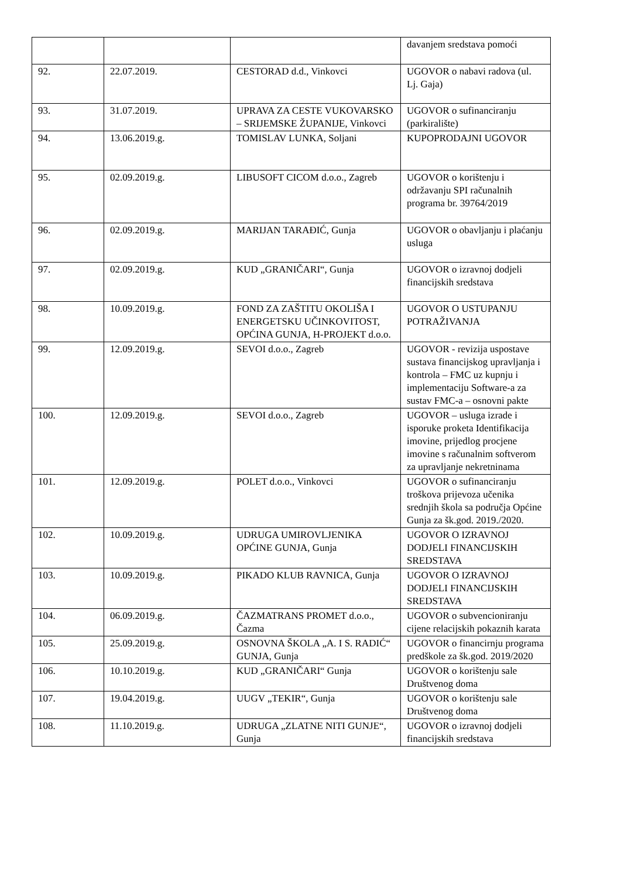| | | | davanjem sredstava pomoći |
| 92. | 22.07.2019. | CESTORAD d.d., Vinkovci | UGOVOR o nabavi radova (ul. Lj. Gaja) |
| 93. | 31.07.2019. | UPRAVA ZA CESTE VUKOVARSKO – SRIJEMSKE ŽUPANIJE, Vinkovci | UGOVOR o sufinanciranju (parkiralište) |
| 94. | 13.06.2019.g. | TOMISLAV LUNKA, Soljani | KUPOPRODAJNI UGOVOR |
| 95. | 02.09.2019.g. | LIBUSOFT CICOM d.o.o., Zagreb | UGOVOR o korištenju i održavanju SPI računalnih programa br. 39764/2019 |
| 96. | 02.09.2019.g. | MARIJAN TARAĐIĆ, Gunja | UGOVOR o obavljanju i plaćanju usluga |
| 97. | 02.09.2019.g. | KUD „GRANIČARI“, Gunja | UGOVOR o izravnoj dodjeli financijskih sredstava |
| 98. | 10.09.2019.g. | FOND ZA ZAŠTITU OKOLIŠA I ENERGETSKU UČINKOVITOST, OPĆINA GUNJA, H-PROJEKT d.o.o. | UGOVOR O USTUPANJU POTRAŽIVANJA |
| 99. | 12.09.2019.g. | SEVOI d.o.o., Zagreb | UGOVOR - revizija uspostave sustava financijskog upravljanja i kontrola – FMC uz kupnju i implementaciju Software-a za sustav FMC-a – osnovni pakte |
| 100. | 12.09.2019.g. | SEVOI d.o.o., Zagreb | UGOVOR – usluga izrade i isporuke proketa Identifikacija imovine, prijedlog procjene imovine s računalnim softverom za upravljanje nekretninama |
| 101. | 12.09.2019.g. | POLET d.o.o., Vinkovci | UGOVOR o sufinanciranju troškova prijevoza učenika srednjih škola sa područja Općine Gunja za šk.god. 2019./2020. |
| 102. | 10.09.2019.g. | UDRUGA UMIROVLJENIKA OPĆINE GUNJA, Gunja | UGOVOR O IZRAVNOJ DODJELI FINANCIJSKIH SREDSTAVA |
| 103. | 10.09.2019.g. | PIKADO KLUB RAVNICA, Gunja | UGOVOR O IZRAVNOJ DODJELI FINANCIJSKIH SREDSTAVA |
| 104. | 06.09.2019.g. | ČAZMATRANS PROMET d.o.o., Čazma | UGOVOR o subvencioniranju cijene relacijskih pokaznih karata |
| 105. | 25.09.2019.g. | OSNOVNA ŠKOLA „A. I S. RADIĆ“ GUNJA, Gunja | UGOVOR o financirnju programa predškole za šk.god. 2019/2020 |
| 106. | 10.10.2019.g. | KUD „GRANIČARI“ Gunja | UGOVOR o korištenju sale Društvenog doma |
| 107. | 19.04.2019.g. | UUGV „TEKIR“, Gunja | UGOVOR o korištenju sale Društvenog doma |
| 108. | 11.10.2019.g. | UDRUGA „ZLATNE NITI GUNJE“, Gunja | UGOVOR o izravnoj dodjeli financijskih sredstava |